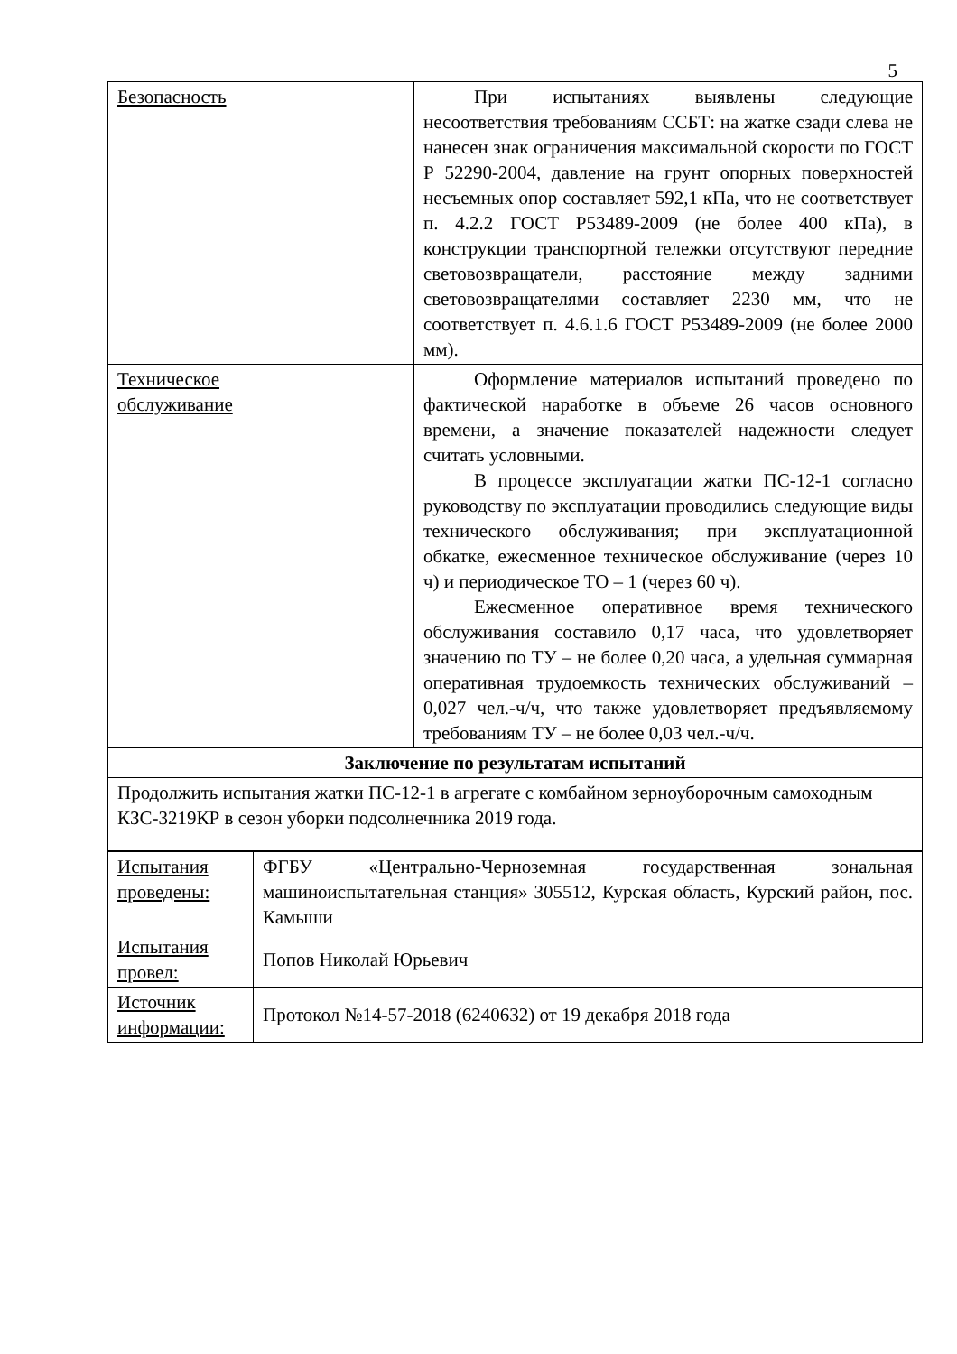5
| Безопасность | При испытаниях выявлены следующие несоответствия требованиям ССБТ: на жатке сзади слева не нанесен знак ограничения максимальной скорости по ГОСТ Р 52290-2004, давление на грунт опорных поверхностей несъемных опор составляет 592,1 кПа, что не соответствует п. 4.2.2 ГОСТ Р53489-2009 (не более 400 кПа), в конструкции транспортной тележки отсутствуют передние световозвращатели, расстояние между задними световозвращателями составляет 2230 мм, что не соответствует п. 4.6.1.6 ГОСТ Р53489-2009 (не более 2000 мм). |
| Техническое обслуживание | Оформление материалов испытаний проведено по фактической наработке в объеме 26 часов основного времени, а значение показателей надежности следует считать условными. В процессе эксплуатации жатки ПС-12-1 согласно руководству по эксплуатации проводились следующие виды технического обслуживания; при эксплуатационной обкатке, ежесменное техническое обслуживание (через 10 ч) и периодическое ТО – 1 (через 60 ч). Ежесменное оперативное время технического обслуживания составило 0,17 часа, что удовлетворяет значению по ТУ – не более 0,20 часа, а удельная суммарная оперативная трудоемкость технических обслуживаний – 0,027 чел.-ч/ч, что также удовлетворяет предъявляемому требованиям ТУ – не более 0,03 чел.-ч/ч. |
| Заключение по результатам испытаний | |
| Продолжить испытания жатки ПС-12-1 в агрегате с комбайном зерноуборочным самоходным КЗС-3219КР в сезон уборки подсолнечника 2019 года. | |
| Испытания проведены: | ФГБУ «Центрально-Черноземная государственная зональная машиноиспытательная станция» 305512, Курская область, Курский район, пос. Камыши |
| Испытания провел: | Попов Николай Юрьевич |
| Источник информации: | Протокол №14-57-2018 (6240632) от 19 декабря 2018 года |